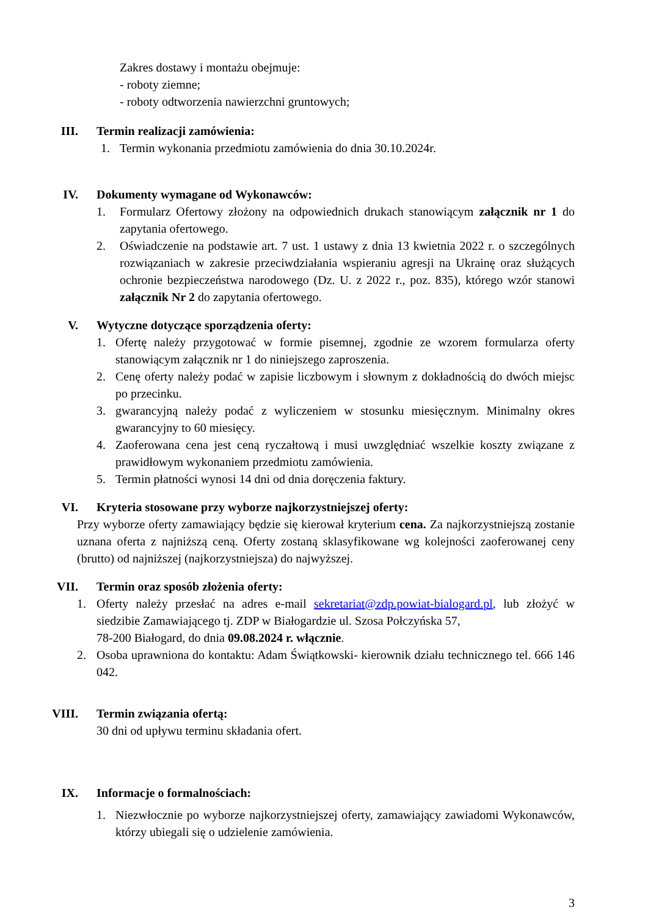Zakres dostawy i montażu obejmuje:
- roboty ziemne;
- roboty odtworzenia nawierzchni gruntowych;
III. Termin realizacji zamówienia:
1. Termin wykonania przedmiotu zamówienia do dnia 30.10.2024r.
IV. Dokumenty wymagane od Wykonawców:
1. Formularz Ofertowy złożony na odpowiednich drukach stanowiącym załącznik nr 1 do zapytania ofertowego.
2. Oświadczenie na podstawie art. 7 ust. 1 ustawy z dnia 13 kwietnia 2022 r. o szczególnych rozwiązaniach w zakresie przeciwdziałania wspieraniu agresji na Ukrainę oraz służących ochronie bezpieczeństwa narodowego (Dz. U. z 2022 r., poz. 835), którego wzór stanowi załącznik Nr 2 do zapytania ofertowego.
V. Wytyczne dotyczące sporządzenia oferty:
1. Ofertę należy przygotować w formie pisemnej, zgodnie ze wzorem formularza oferty stanowiącym załącznik nr 1 do niniejszego zaproszenia.
2. Cenę oferty należy podać w zapisie liczbowym i słownym z dokładnością do dwóch miejsc po przecinku.
3. gwarancyjną należy podać z wyliczeniem w stosunku miesięcznym. Minimalny okres gwarancyjny to 60 miesięcy.
4. Zaoferowana cena jest ceną ryczałtową i musi uwzględniać wszelkie koszty związane z prawidłowym wykonaniem przedmiotu zamówienia.
5. Termin płatności wynosi 14 dni od dnia doręczenia faktury.
VI. Kryteria stosowane przy wyborze najkorzystniejszej oferty:
Przy wyborze oferty zamawiający będzie się kierował kryterium cena. Za najkorzystniejszą zostanie uznana oferta z najniższą ceną. Oferty zostaną sklasyfikowane wg kolejności zaoferowanej ceny (brutto) od najniższej (najkorzystniejsza) do najwyższej.
VII. Termin oraz sposób złożenia oferty:
1. Oferty należy przesłać na adres e-mail sekretariat@zdp.powiat-bialogard.pl, lub złożyć w siedzibie Zamawiającego tj. ZDP w Białogardzie ul. Szosa Połczyńska 57,
78-200 Białogard, do dnia 09.08.2024 r. włącznie.
2. Osoba uprawniona do kontaktu: Adam Świątkowski- kierownik działu technicznego tel. 666 146 042.
VIII. Termin związania ofertą:
30 dni od upływu terminu składania ofert.
IX. Informacje o formalnościach:
1. Niezwłocznie po wyborze najkorzystniejszej oferty, zamawiający zawiadomi Wykonawców, którzy ubiegali się o udzielenie zamówienia.
3